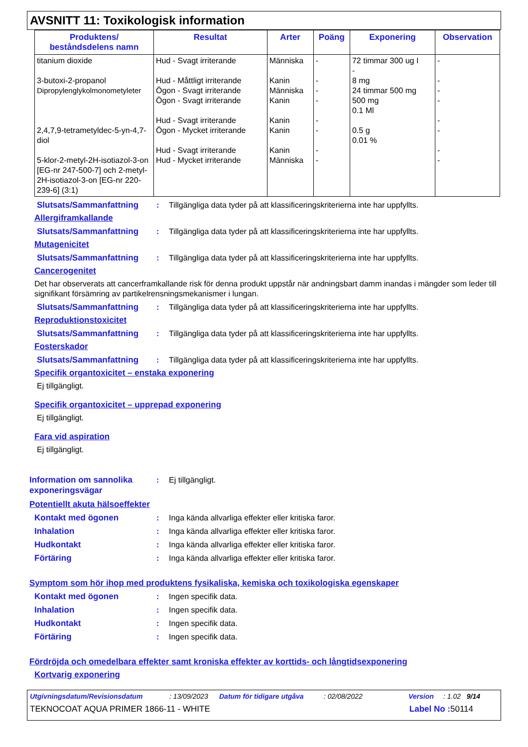AVSNITT 11: Toxikologisk information
| Produktens/ beståndsdelens namn | Resultat | Arter | Poäng | Exponering | Observation |
| --- | --- | --- | --- | --- | --- |
| titanium dioxide 3-butoxi-2-propanol Dipropylenglykolmonometyleter 2,4,7,9-tetrametyldec-5-yn-4,7-diol 5-klor-2-metyl-2H-isotiazol-3-on [EG-nr 247-500-7] och 2-metyl-2H-isotiazol-3-on [EG-nr 220-239-6] (3:1) | Hud - Svagt irriterande Hud - Måttligt irriterande Ögon - Svagt irriterande Ögon - Svagt irriterande Hud - Svagt irriterande Ögon - Mycket irriterande Hud - Svagt irriterande Hud - Mycket irriterande | Människa Kanin Människa Kanin Kanin Kanin Kanin Människa | - - - - - - - - | 72 timmar 300 ug I - 8 mg 24 timmar 500 mg 500 mg 0.1 Ml 0.5 g 0.01 % | - - - - - - - - |
Slutsats/Sammanfattning : Tillgängliga data tyder på att klassificeringskriterierna inte har uppfyllts.
Allergiframkallande
Slutsats/Sammanfattning : Tillgängliga data tyder på att klassificeringskriterierna inte har uppfyllts.
Mutagenicitet
Slutsats/Sammanfattning : Tillgängliga data tyder på att klassificeringskriterierna inte har uppfyllts.
Cancerogenitet
Det har observerats att cancerframkallande risk för denna produkt uppstår när andningsbart damm inandas i mängder som leder till signifikant försämring av partikelrensningsmekanismer i lungan.
Slutsats/Sammanfattning : Tillgängliga data tyder på att klassificeringskriterierna inte har uppfyllts.
Reproduktionstoxicitet
Slutsats/Sammanfattning : Tillgängliga data tyder på att klassificeringskriterierna inte har uppfyllts.
Fosterskador
Slutsats/Sammanfattning : Tillgängliga data tyder på att klassificeringskriterierna inte har uppfyllts.
Specifik organtoxicitet – enstaka exponering
Ej tillgängligt.
Specifik organtoxicitet – upprepad exponering
Ej tillgängligt.
Fara vid aspiration
Ej tillgängligt.
Information om sannolika exponeringsvägar
: Ej tillgängligt.
Potentiellt akuta hälsoeffekter
Kontakt med ögonen : Inga kända allvarliga effekter eller kritiska faror.
Inhalation : Inga kända allvarliga effekter eller kritiska faror.
Hudkontakt : Inga kända allvarliga effekter eller kritiska faror.
Förtäring : Inga kända allvarliga effekter eller kritiska faror.
Symptom som hör ihop med produktens fysikaliska, kemiska och toxikologiska egenskaper
Kontakt med ögonen : Ingen specifik data.
Inhalation : Ingen specifik data.
Hudkontakt : Ingen specifik data.
Förtäring : Ingen specifik data.
Fördröjda och omedelbara effekter samt kroniska effekter av korttids- och långtidsexponering
Kortvarig exponering
Utgivningsdatum/Revisionsdatum: 13/09/2023 Datum för tidigare utgåva: 02/08/2022 Version: 1.02 9/14
TEKNOCOAT AQUA PRIMER 1866-11 - WHITE Label No : 50114